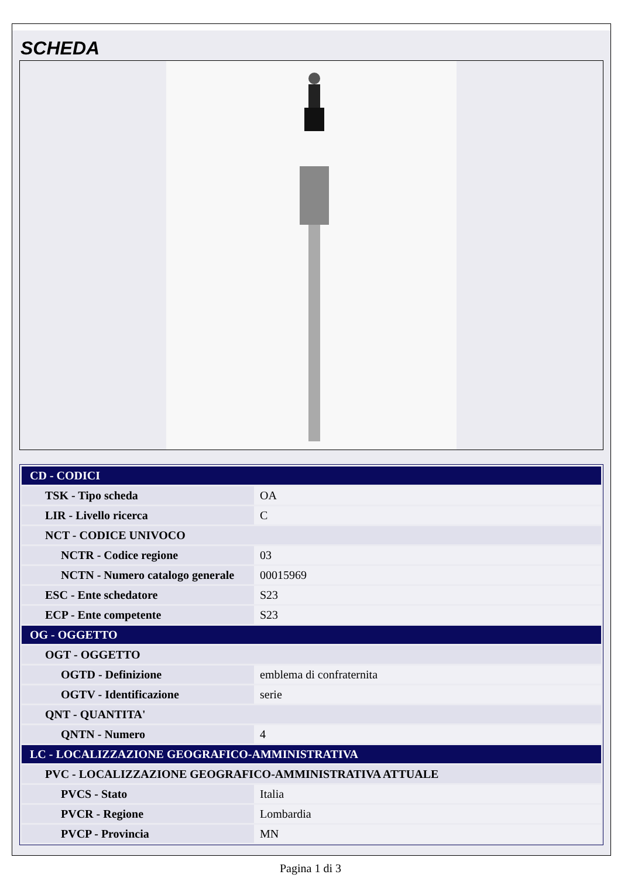SCHEDA
| CD - CODICI | |
| TSK - Tipo scheda | OA |
| LIR - Livello ricerca | C |
| NCT - CODICE UNIVOCO | |
| NCTR - Codice regione | 03 |
| NCTN - Numero catalogo generale | 00015969 |
| ESC - Ente schedatore | S23 |
| ECP - Ente competente | S23 |
| OG - OGGETTO | |
| OGT - OGGETTO | |
| OGTD - Definizione | emblema di confraternita |
| OGTV - Identificazione | serie |
| QNT - QUANTITA' | |
| QNTN - Numero | 4 |
| LC - LOCALIZZAZIONE GEOGRAFICO-AMMINISTRATIVA | |
| PVC - LOCALIZZAZIONE GEOGRAFICO-AMMINISTRATIVA ATTUALE | |
| PVCS - Stato | Italia |
| PVCR - Regione | Lombardia |
| PVCP - Provincia | MN |
Pagina 1 di 3